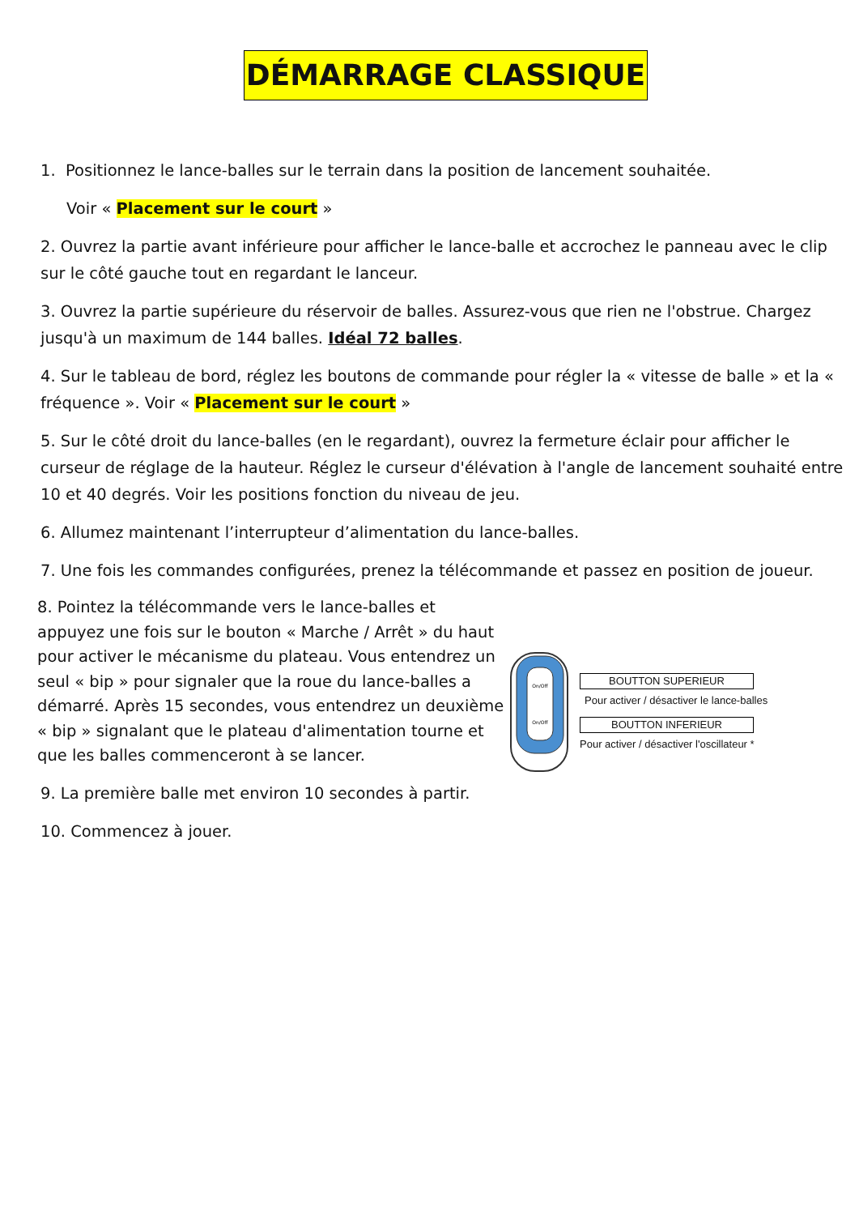DÉMARRAGE CLASSIQUE
1. Positionnez le lance-balles sur le terrain dans la position de lancement souhaitée.
Voir « Placement sur le court »
2. Ouvrez la partie avant inférieure pour afficher le lance-balle et accrochez le panneau avec le clip sur le côté gauche tout en regardant le lanceur.
3. Ouvrez la partie supérieure du réservoir de balles. Assurez-vous que rien ne l'obstrue. Chargez jusqu'à un maximum de 144 balles. Idéal 72 balles.
4. Sur le tableau de bord, réglez les boutons de commande pour régler la « vitesse de balle » et la « fréquence ». Voir « Placement sur le court »
5. Sur le côté droit du lance-balles (en le regardant), ouvrez la fermeture éclair pour afficher le curseur de réglage de la hauteur. Réglez le curseur d'élévation à l'angle de lancement souhaité entre 10 et 40 degrés. Voir les positions fonction du niveau de jeu.
6. Allumez maintenant l’interrupteur d’alimentation du lance-balles.
7. Une fois les commandes configurées, prenez la télécommande et passez en position de joueur.
8. Pointez la télécommande vers le lance-balles et appuyez une fois sur le bouton « Marche / Arrêt » du haut pour activer le mécanisme du plateau. Vous entendrez un seul « bip » pour signaler que la roue du lance-balles a démarré. Après 15 secondes, vous entendrez un deuxième « bip » signalant que le plateau d'alimentation tourne et que les balles commenceront à se lancer.
On/Off
On/Off
BOUTTON SUPERIEUR
Pour activer / désactiver le lance-balles
BOUTTON INFERIEUR
Pour activer / désactiver l'oscillateur *
9. La première balle met environ 10 secondes à partir.
10. Commencez à jouer.